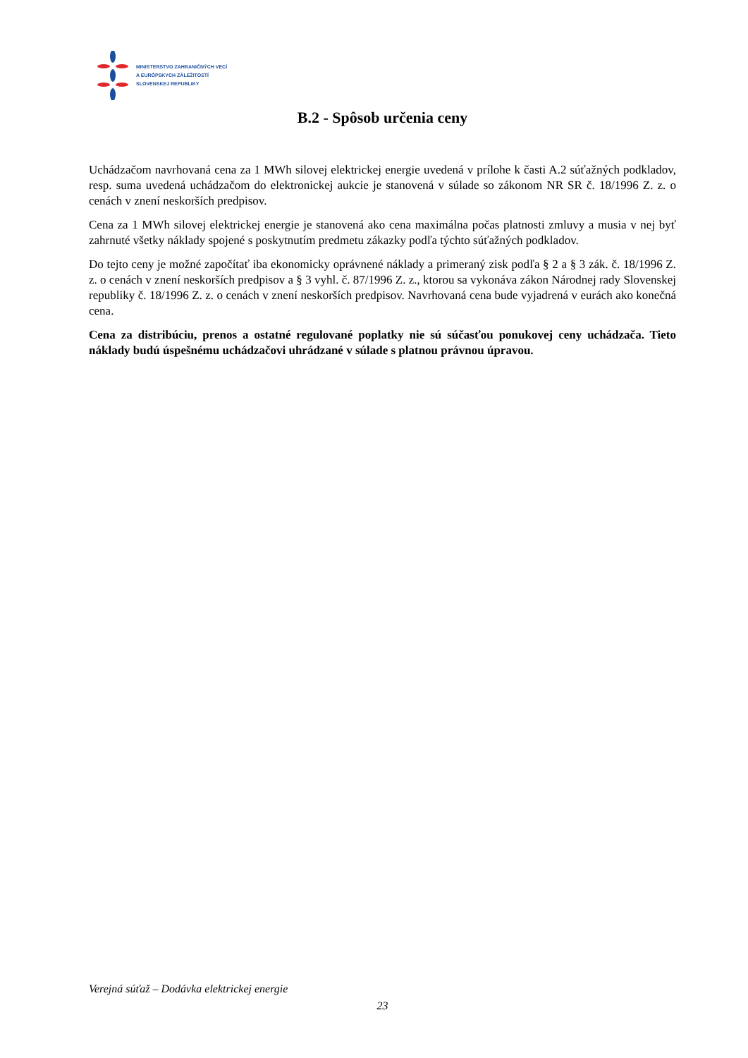MINISTERSTVO ZAHRANIČNÝCH VECÍ
A EURÓPSKYCH ZÁLEŽITOSTÍ
SLOVENSKEJ REPUBLIKY
B.2 - Spôsob určenia ceny
Uchádzačom navrhovaná cena za 1 MWh silovej elektrickej energie uvedená v prílohe k časti A.2 súťažných podkladov, resp. suma uvedená uchádzačom do elektronickej aukcie je stanovená v súlade so zákonom NR SR č. 18/1996 Z. z. o cenách v znení neskorších predpisov.
Cena za 1 MWh silovej elektrickej energie je stanovená ako cena maximálna počas platnosti zmluvy a musia v nej byť zahrnuté všetky náklady spojené s poskytnutím predmetu zákazky podľa týchto súťažných podkladov.
Do tejto ceny je možné započítať iba ekonomicky oprávnené náklady a primeraný zisk podľa § 2 a § 3 zák. č. 18/1996 Z. z. o cenách v znení neskorších predpisov a § 3 vyhl. č. 87/1996 Z. z., ktorou sa vykonáva zákon Národnej rady Slovenskej republiky č. 18/1996 Z. z. o cenách v znení neskorších predpisov. Navrhovaná cena bude vyjadrená v eurách ako konečná cena.
Cena za distribúciu, prenos a ostatné regulované poplatky nie sú súčasťou ponukovej ceny uchádzača. Tieto náklady budú úspešnému uchádzačovi uhrádzané v súlade s platnou právnou úpravou.
Verejná súťaž – Dodávka elektrickej energie
23